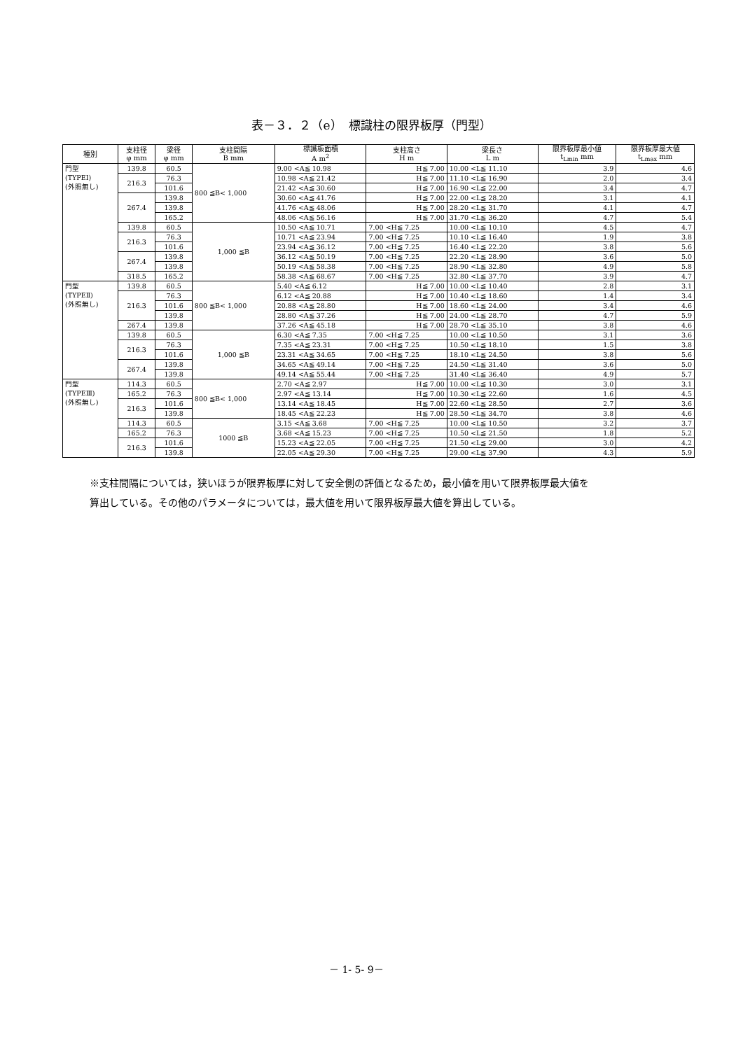表－３．２（e）　標識柱の限界板厚（門型）
| 種別 | 支柱径 φ mm | 梁径 φ mm | 支柱間隔 B mm | 標識板面積 A m<sup>2</sup> | 支柱高さ H m | 梁長さ L m | 限界板厚最小値 t<sub>Lmin</sub> mm | 限界板厚最大値 t<sub>Lmax</sub> mm |
| --- | --- | --- | --- | --- | --- | --- | --- | --- |
| 門型 (TYPEⅠ) (外照無し) | 139.8 | 60.5 | 800 ≦B< 1,000 | 9.00 <A≦ 10.98 | H≦ 7.00 | 10.00 <L≦ 11.10 | 3.9 | 4.6 |
| | 216.3 | 76.3 | | 10.98 <A≦ 21.42 | H≦ 7.00 | 11.10 <L≦ 16.90 | 2.0 | 3.4 |
| | | 101.6 | | 21.42 <A≦ 30.60 | H≦ 7.00 | 16.90 <L≦ 22.00 | 3.4 | 4.7 |
| | 267.4 | 139.8 | | 30.60 <A≦ 41.76 | H≦ 7.00 | 22.00 <L≦ 28.20 | 3.1 | 4.1 |
| | | 139.8 | | 41.76 <A≦ 48.06 | H≦ 7.00 | 28.20 <L≦ 31.70 | 4.1 | 4.7 |
| | | 165.2 | | 48.06 <A≦ 56.16 | H≦ 7.00 | 31.70 <L≦ 36.20 | 4.7 | 5.4 |
| | 139.8 | 60.5 | 1,000 ≦B | 10.50 <A≦ 10.71 | 7.00 <H≦ 7.25 | 10.00 <L≦ 10.10 | 4.5 | 4.7 |
| | 216.3 | 76.3 | | 10.71 <A≦ 23.94 | 7.00 <H≦ 7.25 | 10.10 <L≦ 16.40 | 1.9 | 3.8 |
| | | 101.6 | | 23.94 <A≦ 36.12 | 7.00 <H≦ 7.25 | 16.40 <L≦ 22.20 | 3.8 | 5.6 |
| | 267.4 | 139.8 | | 36.12 <A≦ 50.19 | 7.00 <H≦ 7.25 | 22.20 <L≦ 28.90 | 3.6 | 5.0 |
| | | 139.8 | | 50.19 <A≦ 58.38 | 7.00 <H≦ 7.25 | 28.90 <L≦ 32.80 | 4.9 | 5.8 |
| | 318.5 | 165.2 | | 58.38 <A≦ 68.67 | 7.00 <H≦ 7.25 | 32.80 <L≦ 37.70 | 3.9 | 4.7 |
| 門型 (TYPEⅡ) (外照無し) | 139.8 | 60.5 | 800 ≦B< 1,000 | 5.40 <A≦ 6.12 | H≦ 7.00 | 10.00 <L≦ 10.40 | 2.8 | 3.1 |
| | 216.3 | 76.3 | | 6.12 <A≦ 20.88 | H≦ 7.00 | 10.40 <L≦ 18.60 | 1.4 | 3.4 |
| | | 101.6 | | 20.88 <A≦ 28.80 | H≦ 7.00 | 18.60 <L≦ 24.00 | 3.4 | 4.6 |
| | | 139.8 | | 28.80 <A≦ 37.26 | H≦ 7.00 | 24.00 <L≦ 28.70 | 4.7 | 5.9 |
| | 267.4 | 139.8 | | 37.26 <A≦ 45.18 | H≦ 7.00 | 28.70 <L≦ 35.10 | 3.8 | 4.6 |
| | 139.8 | 60.5 | 1,000 ≦B | 6.30 <A≦ 7.35 | 7.00 <H≦ 7.25 | 10.00 <L≦ 10.50 | 3.1 | 3.6 |
| | 216.3 | 76.3 | | 7.35 <A≦ 23.31 | 7.00 <H≦ 7.25 | 10.50 <L≦ 18.10 | 1.5 | 3.8 |
| | | 101.6 | | 23.31 <A≦ 34.65 | 7.00 <H≦ 7.25 | 18.10 <L≦ 24.50 | 3.8 | 5.6 |
| | 267.4 | 139.8 | | 34.65 <A≦ 49.14 | 7.00 <H≦ 7.25 | 24.50 <L≦ 31.40 | 3.6 | 5.0 |
| | | 139.8 | | 49.14 <A≦ 55.44 | 7.00 <H≦ 7.25 | 31.40 <L≦ 36.40 | 4.9 | 5.7 |
| 門型 (TYPEⅢ) (外照無し) | 114.3 | 60.5 | 800 ≦B< 1,000 | 2.70 <A≦ 2.97 | H≦ 7.00 | 10.00 <L≦ 10.30 | 3.0 | 3.1 |
| | 165.2 | 76.3 | | 2.97 <A≦ 13.14 | H≦ 7.00 | 10.30 <L≦ 22.60 | 1.6 | 4.5 |
| | 216.3 | 101.6 | | 13.14 <A≦ 18.45 | H≦ 7.00 | 22.60 <L≦ 28.50 | 2.7 | 3.6 |
| | | 139.8 | | 18.45 <A≦ 22.23 | H≦ 7.00 | 28.50 <L≦ 34.70 | 3.8 | 4.6 |
| | 114.3 | 60.5 | 1000 ≦B | 3.15 <A≦ 3.68 | 7.00 <H≦ 7.25 | 10.00 <L≦ 10.50 | 3.2 | 3.7 |
| | 165.2 | 76.3 | | 3.68 <A≦ 15.23 | 7.00 <H≦ 7.25 | 10.50 <L≦ 21.50 | 1.8 | 5.2 |
| | 216.3 | 101.6 | | 15.23 <A≦ 22.05 | 7.00 <H≦ 7.25 | 21.50 <L≦ 29.00 | 3.0 | 4.2 |
| | | 139.8 | | 22.05 <A≦ 29.30 | 7.00 <H≦ 7.25 | 29.00 <L≦ 37.90 | 4.3 | 5.9 |
※支柱間隔については，狭いほうが限界板厚に対して安全側の評価となるため，最小値を用いて限界板厚最大値を
算出している。その他のパラメータについては，最大値を用いて限界板厚最大値を算出している。
－ 1- 5- 9－